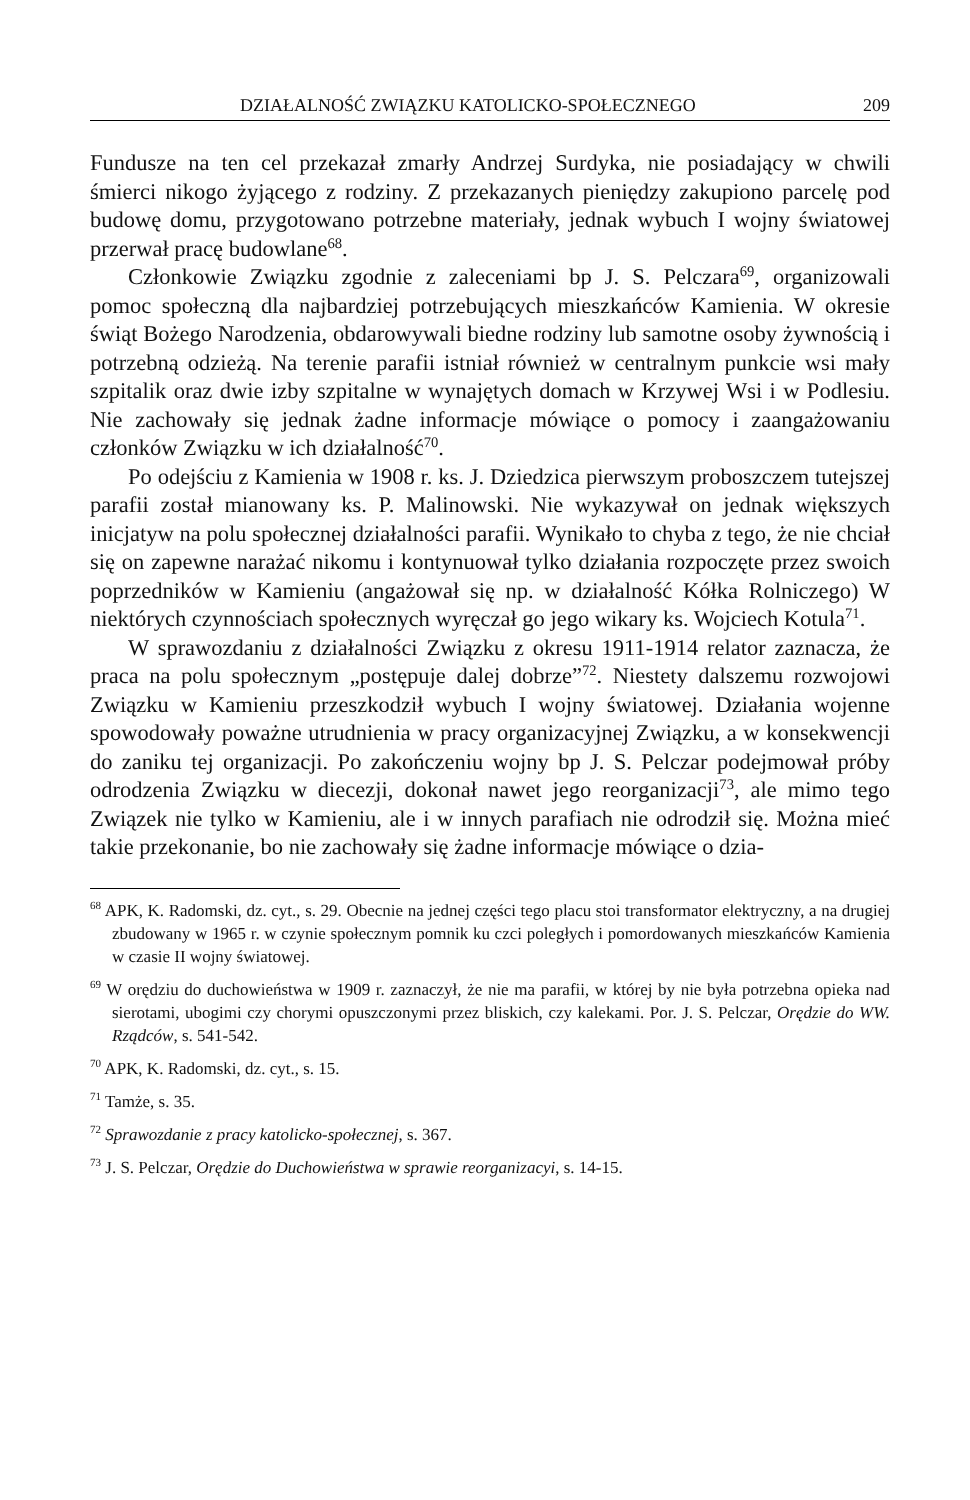DZIAŁALNOŚĆ ZWIĄZKU KATOLICKO-SPOŁECZNEGO 209
Fundusze na ten cel przekazał zmarły Andrzej Surdyka, nie posiadający w chwili śmierci nikogo żyjącego z rodziny. Z przekazanych pieniędzy zakupiono parcelę pod budowę domu, przygotowano potrzebne materiały, jednak wybuch I wojny światowej przerwał pracę budowlane<sup>68</sup>.
Członkowie Związku zgodnie z zaleceniami bp J. S. Pelczara<sup>69</sup>, organizowali pomoc społeczną dla najbardziej potrzebujących mieszkańców Kamienia. W okresie świąt Bożego Narodzenia, obdarowywali biedne rodziny lub samotne osoby żywnością i potrzebną odzieżą. Na terenie parafii istniał również w centralnym punkcie wsi mały szpitalik oraz dwie izby szpitalne w wynajętych domach w Krzywej Wsi i w Podlesiu. Nie zachowały się jednak żadne informacje mówiące o pomocy i zaangażowaniu członków Związku w ich działalność<sup>70</sup>.
Po odejściu z Kamienia w 1908 r. ks. J. Dziedzica pierwszym proboszczem tutejszej parafii został mianowany ks. P. Malinowski. Nie wykazywał on jednak większych inicjatyw na polu społecznej działalności parafii. Wynikało to chyba z tego, że nie chciał się on zapewne narażać nikomu i kontynuował tylko działania rozpoczęte przez swoich poprzedników w Kamieniu (angażował się np. w działalność Kółka Rolniczego) W niektórych czynnościach społecznych wyręczał go jego wikary ks. Wojciech Kotula<sup>71</sup>.
W sprawozdaniu z działalności Związku z okresu 1911-1914 relator zaznacza, że praca na polu społecznym „postępuje dalej dobrze”<sup>72</sup>. Niestety dalszemu rozwojowi Związku w Kamieniu przeszkodził wybuch I wojny światowej. Działania wojenne spowodowały poważne utrudnienia w pracy organizacyjnej Związku, a w konsekwencji do zaniku tej organizacji. Po zakończeniu wojny bp J. S. Pelczar podejmował próby odrodzenia Związku w diecezji, dokonał nawet jego reorganizacji<sup>73</sup>, ale mimo tego Związek nie tylko w Kamieniu, ale i w innych parafiach nie odrodził się. Można mieć takie przekonanie, bo nie zachowały się żadne informacje mówiące o dzia-
<sup>68</sup> APK, K. Radomski, dz. cyt., s. 29. Obecnie na jednej części tego placu stoi transformator elektryczny, a na drugiej zbudowany w 1965 r. w czynie społecznym pomnik ku czci poległych i pomordowanych mieszkańców Kamienia w czasie II wojny światowej.
<sup>69</sup> W orędziu do duchowieństwa w 1909 r. zaznaczył, że nie ma parafii, w której by nie była potrzebna opieka nad sierotami, ubogimi czy chorymi opuszczonymi przez bliskich, czy kalekami. Por. J. S. Pelczar, Orędzie do WW. Rządców, s. 541-542.
<sup>70</sup> APK, K. Radomski, dz. cyt., s. 15.
<sup>71</sup> Tamże, s. 35.
<sup>72</sup> Sprawozdanie z pracy katolicko-społecznej, s. 367.
<sup>73</sup> J. S. Pelczar, Orędzie do Duchowieństwa w sprawie reorganizacyi, s. 14-15.